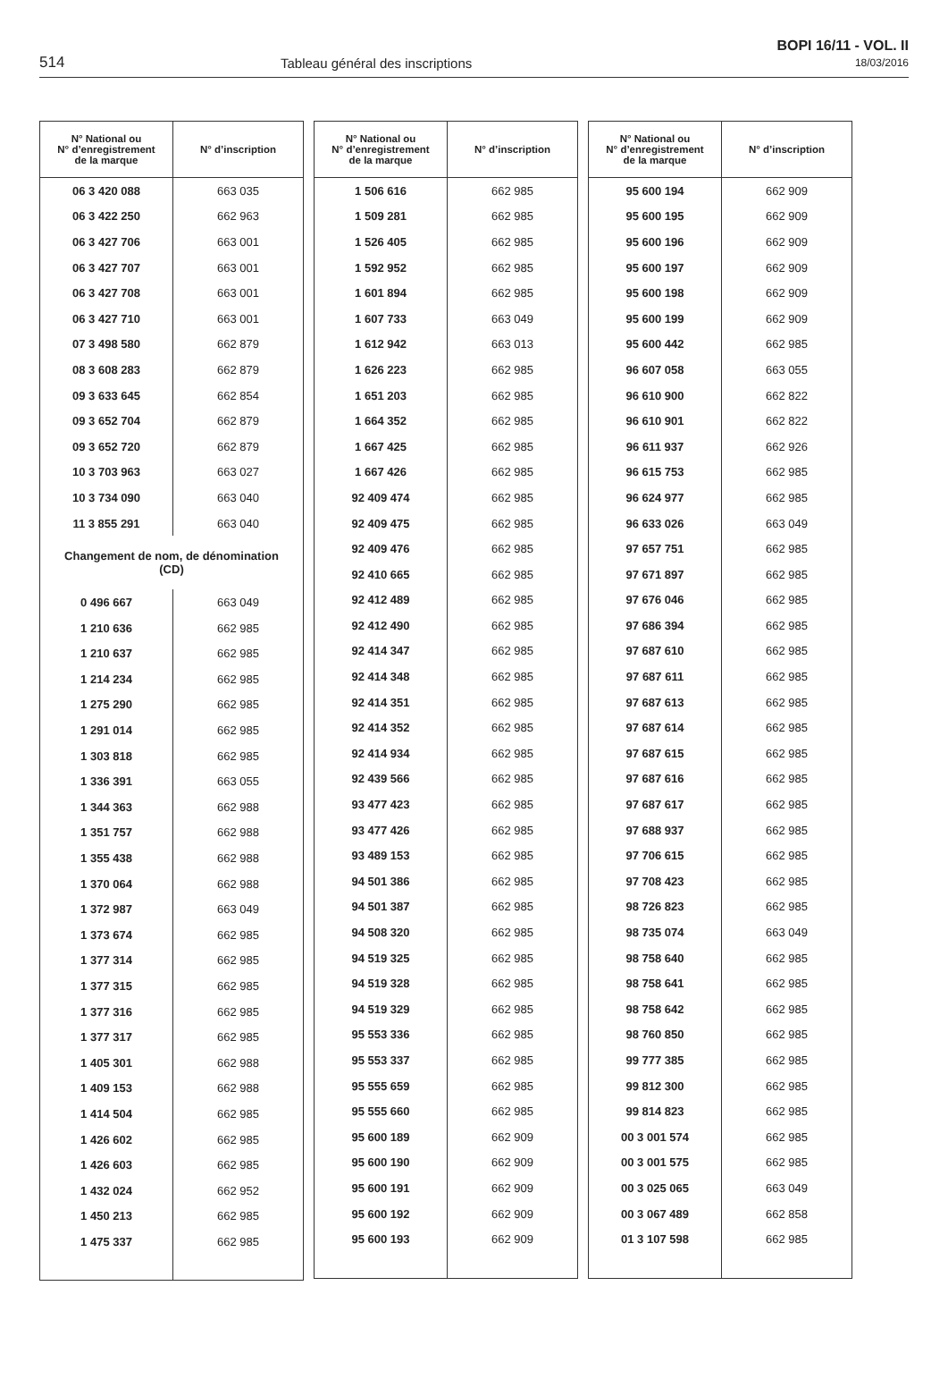514 Tableau général des inscriptions
BOPI 16/11 - VOL. II
18/03/2016
| N° National ou N° d’enregistrement de la marque | N° d’inscription |
| --- | --- |
| 06 3 420 088 | 663 035 |
| 06 3 422 250 | 662 963 |
| 06 3 427 706 | 663 001 |
| 06 3 427 707 | 663 001 |
| 06 3 427 708 | 663 001 |
| 06 3 427 710 | 663 001 |
| 07 3 498 580 | 662 879 |
| 08 3 608 283 | 662 879 |
| 09 3 633 645 | 662 854 |
| 09 3 652 704 | 662 879 |
| 09 3 652 720 | 662 879 |
| 10 3 703 963 | 663 027 |
| 10 3 734 090 | 663 040 |
| 11 3 855 291 | 663 040 |
| Changement de nom, de dénomination (CD) | |
| 0 496 667 | 663 049 |
| 1 210 636 | 662 985 |
| 1 210 637 | 662 985 |
| 1 214 234 | 662 985 |
| 1 275 290 | 662 985 |
| 1 291 014 | 662 985 |
| 1 303 818 | 662 985 |
| 1 336 391 | 663 055 |
| 1 344 363 | 662 988 |
| 1 351 757 | 662 988 |
| 1 355 438 | 662 988 |
| 1 370 064 | 662 988 |
| 1 372 987 | 663 049 |
| 1 373 674 | 662 985 |
| 1 377 314 | 662 985 |
| 1 377 315 | 662 985 |
| 1 377 316 | 662 985 |
| 1 377 317 | 662 985 |
| 1 405 301 | 662 988 |
| 1 409 153 | 662 988 |
| 1 414 504 | 662 985 |
| 1 426 602 | 662 985 |
| 1 426 603 | 662 985 |
| 1 432 024 | 662 952 |
| 1 450 213 | 662 985 |
| 1 475 337 | 662 985 |
| N° National ou N° d’enregistrement de la marque | N° d’inscription |
| --- | --- |
| 1 506 616 | 662 985 |
| 1 509 281 | 662 985 |
| 1 526 405 | 662 985 |
| 1 592 952 | 662 985 |
| 1 601 894 | 662 985 |
| 1 607 733 | 663 049 |
| 1 612 942 | 663 013 |
| 1 626 223 | 662 985 |
| 1 651 203 | 662 985 |
| 1 664 352 | 662 985 |
| 1 667 425 | 662 985 |
| 1 667 426 | 662 985 |
| 92 409 474 | 662 985 |
| 92 409 475 | 662 985 |
| 92 409 476 | 662 985 |
| 92 410 665 | 662 985 |
| 92 412 489 | 662 985 |
| 92 412 490 | 662 985 |
| 92 414 347 | 662 985 |
| 92 414 348 | 662 985 |
| 92 414 351 | 662 985 |
| 92 414 352 | 662 985 |
| 92 414 934 | 662 985 |
| 92 439 566 | 662 985 |
| 93 477 423 | 662 985 |
| 93 477 426 | 662 985 |
| 93 489 153 | 662 985 |
| 94 501 386 | 662 985 |
| 94 501 387 | 662 985 |
| 94 508 320 | 662 985 |
| 94 519 325 | 662 985 |
| 94 519 328 | 662 985 |
| 94 519 329 | 662 985 |
| 95 553 336 | 662 985 |
| 95 553 337 | 662 985 |
| 95 555 659 | 662 985 |
| 95 555 660 | 662 985 |
| 95 600 189 | 662 909 |
| 95 600 190 | 662 909 |
| 95 600 191 | 662 909 |
| 95 600 192 | 662 909 |
| 95 600 193 | 662 909 |
| N° National ou N° d’enregistrement de la marque | N° d’inscription |
| --- | --- |
| 95 600 194 | 662 909 |
| 95 600 195 | 662 909 |
| 95 600 196 | 662 909 |
| 95 600 197 | 662 909 |
| 95 600 198 | 662 909 |
| 95 600 199 | 662 909 |
| 95 600 442 | 662 985 |
| 96 607 058 | 663 055 |
| 96 610 900 | 662 822 |
| 96 610 901 | 662 822 |
| 96 611 937 | 662 926 |
| 96 615 753 | 662 985 |
| 96 624 977 | 662 985 |
| 96 633 026 | 663 049 |
| 97 657 751 | 662 985 |
| 97 671 897 | 662 985 |
| 97 676 046 | 662 985 |
| 97 686 394 | 662 985 |
| 97 687 610 | 662 985 |
| 97 687 611 | 662 985 |
| 97 687 613 | 662 985 |
| 97 687 614 | 662 985 |
| 97 687 615 | 662 985 |
| 97 687 616 | 662 985 |
| 97 687 617 | 662 985 |
| 97 688 937 | 662 985 |
| 97 706 615 | 662 985 |
| 97 708 423 | 662 985 |
| 98 726 823 | 662 985 |
| 98 735 074 | 663 049 |
| 98 758 640 | 662 985 |
| 98 758 641 | 662 985 |
| 98 758 642 | 662 985 |
| 98 760 850 | 662 985 |
| 99 777 385 | 662 985 |
| 99 812 300 | 662 985 |
| 99 814 823 | 662 985 |
| 00 3 001 574 | 662 985 |
| 00 3 001 575 | 662 985 |
| 00 3 025 065 | 663 049 |
| 00 3 067 489 | 662 858 |
| 01 3 107 598 | 662 985 |